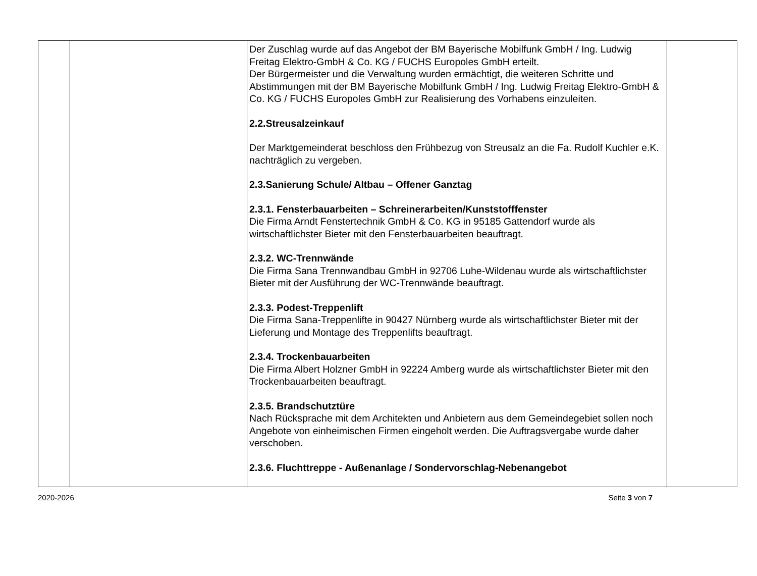| | | Der Zuschlag wurde auf das Angebot der BM Bayerische Mobilfunk GmbH / Ing. Ludwig Freitag Elektro-GmbH & Co. KG / FUCHS Europoles GmbH erteilt. Der Bürgermeister und die Verwaltung wurden ermächtigt, die weiteren Schritte und Abstimmungen mit der BM Bayerische Mobilfunk GmbH / Ing. Ludwig Freitag Elektro-GmbH & Co. KG / FUCHS Europoles GmbH zur Realisierung des Vorhabens einzuleiten. 2.2.Streusalzeinkauf Der Marktgemeinderat beschloss den Frühbezug von Streusalz an die Fa. Rudolf Kuchler e.K. nachträglich zu vergeben. 2.3.Sanierung Schule/ Altbau – Offener Ganztag 2.3.1. Fensterbauarbeiten – Schreinerarbeiten/Kunststofffenster Die Firma Arndt Fenstertechnik GmbH & Co. KG in 95185 Gattendorf wurde als wirtschaftlichster Bieter mit den Fensterbauarbeiten beauftragt. 2.3.2. WC-Trennwände Die Firma Sana Trennwandbau GmbH in 92706 Luhe-Wildenau wurde als wirtschaftlichster Bieter mit der Ausführung der WC-Trennwände beauftragt. 2.3.3. Podest-Treppenlift Die Firma Sana-Treppenlifte in 90427 Nürnberg wurde als wirtschaftlichster Bieter mit der Lieferung und Montage des Treppenlifts beauftragt. 2.3.4. Trockenbauarbeiten Die Firma Albert Holzner GmbH in 92224 Amberg wurde als wirtschaftlichster Bieter mit den Trockenbauarbeiten beauftragt. 2.3.5. Brandschutztüre Nach Rücksprache mit dem Architekten und Anbietern aus dem Gemeindegebiet sollen noch Angebote von einheimischen Firmen eingeholt werden. Die Auftragsvergabe wurde daher verschoben. 2.3.6. Fluchttreppe - Außenanlage / Sondervorschlag-Nebenangebot | |
2020-2026 Seite 3 von 7